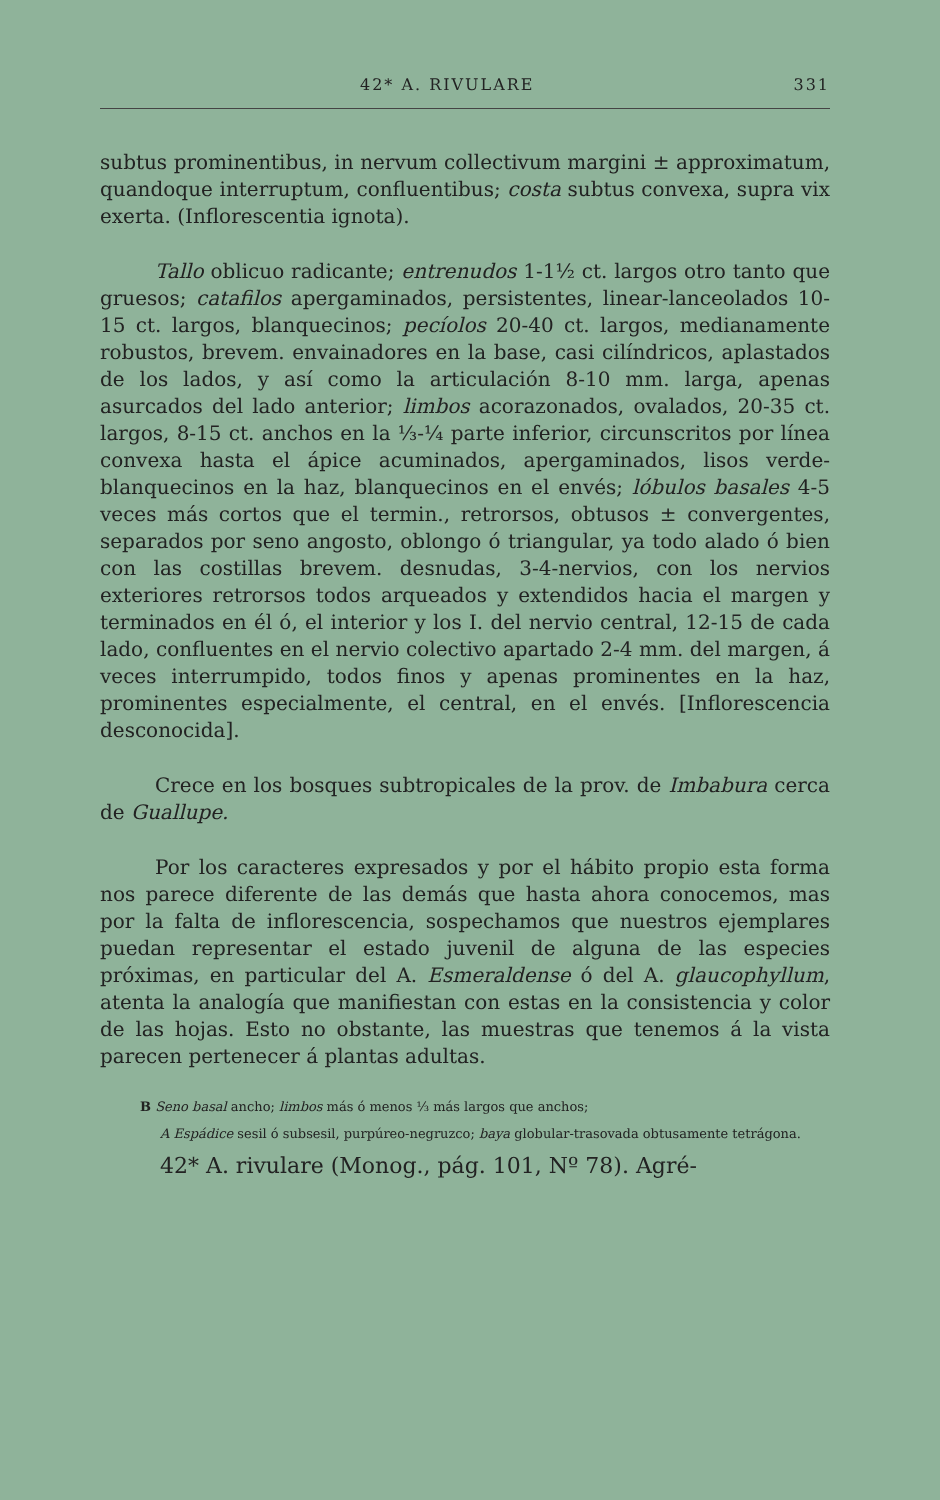42* A. RIVULARE 331
subtus prominentibus, in nervum collectivum margini ± approximatum, quandoque interruptum, confluentibus; costa subtus convexa, supra vix exerta. (Inflorescentia ignota).
Tallo oblicuo radicante; entrenudos 1-1½ ct. largos otro tanto que gruesos; catafilos apergaminados, persistentes, linear-lanceolados 10-15 ct. largos, blanquecinos; pecíolos 20-40 ct. largos, medianamente robustos, brevem. envainadores en la base, casi cilíndricos, aplastados de los lados, y así como la articulación 8-10 mm. larga, apenas asurcados del lado anterior; limbos acorazonados, ovalados, 20-35 ct. largos, 8-15 ct. anchos en la ⅓-¼ parte inferior, circunscritos por línea convexa hasta el ápice acuminados, apergaminados, lisos verde-blanquecinos en la haz, blanquecinos en el envés; lóbulos basales 4-5 veces más cortos que el termin., retrorsos, obtusos ± convergentes, separados por seno angosto, oblongo ó triangular, ya todo alado ó bien con las costillas brevem. desnudas, 3-4-nervios, con los nervios exteriores retrorsos todos arqueados y extendidos hacia el margen y terminados en él ó, el interior y los I. del nervio central, 12-15 de cada lado, confluentes en el nervio colectivo apartado 2-4 mm. del margen, á veces interrumpido, todos finos y apenas prominentes en la haz, prominentes especialmente, el central, en el envés. [Inflorescencia desconocida].
Crece en los bosques subtropicales de la prov. de Imbabura cerca de Guallupe.
Por los caracteres expresados y por el hábito propio esta forma nos parece diferente de las demás que hasta ahora conocemos, mas por la falta de inflorescencia, sospechamos que nuestros ejemplares puedan representar el estado juvenil de alguna de las especies próximas, en particular del A. Esmeraldense ó del A. glaucophyllum, atenta la analogía que manifiestan con estas en la consistencia y color de las hojas. Esto no obstante, las muestras que tenemos á la vista parecen pertenecer á plantas adultas.
B Seno basal ancho; limbos más ó menos ⅓ más largos que anchos;
A Espádice sesil ó subsesil, purpúreo-negruzco; baya globular-trasovada obtusamente tetrágona.
42* A. rivulare (Monog., pág. 101, Nº 78). Agré-